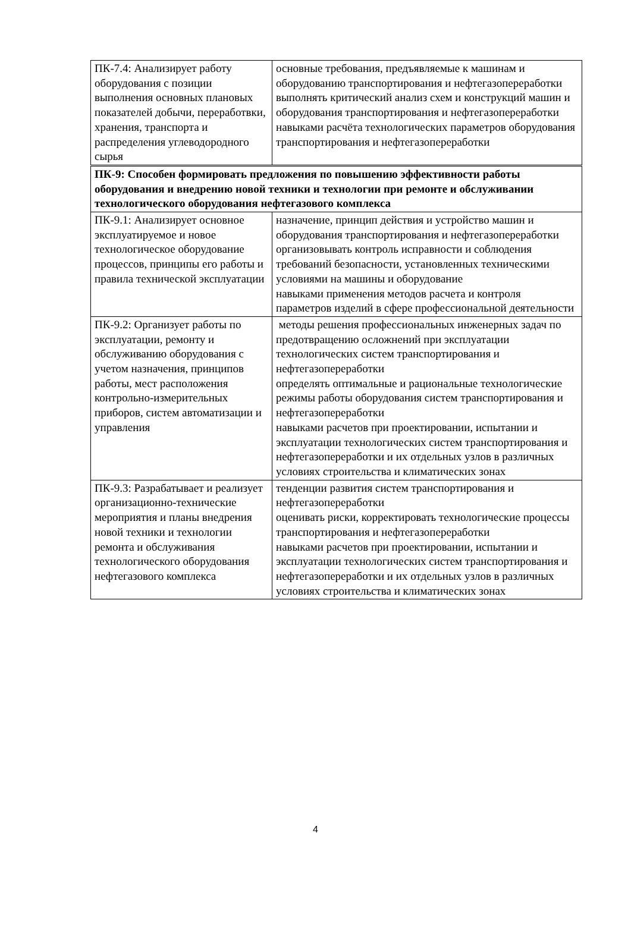| ПК-7.4: Анализирует работу оборудования с позиции выполнения основных плановых показателей добычи, переработвки, хранения, транспорта и распределения углеводородного сырья | основные требования, предъявляемые к машинам и оборудованию транспортирования и нефтегазопереработки выполнять критический анализ схем и конструкций машин и оборудования транспортирования и нефтегазопереработки навыками расчёта технологических параметров оборудования транспортирования и нефтегазопереработки |
| ПК-9: Способен формировать предложения по повышению эффективности работы оборудования и внедрению новой техники и технологии при ремонте и обслуживании технологического оборудования нефтегазового комплекса | |
| ПК-9.1: Анализирует основное эксплуатируемое и новое технологическое оборудование процессов, принципы его работы и правила технической эксплуатации | назначение, принцип действия и устройство машин и оборудования транспортирования и нефтегазопереработки организовывать контроль исправности и соблюдения требований безопасности, установленных техническими условиями на машины и оборудование навыками применения методов расчета и контроля параметров изделий в сфере профессиональной деятельности |
| ПК-9.2: Организует работы по эксплуатации, ремонту и обслуживанию оборудования с учетом назначения, принципов работы, мест расположения контрольно-измерительных приборов, систем автоматизации и управления | методы решения профессиональных инженерных задач по предотвращению осложнений при эксплуатации технологических систем транспортирования и нефтегазопереработки определять оптимальные и рациональные технологические режимы работы оборудования систем транспортирования и нефтегазопереработки навыками расчетов при проектировании, испытании и эксплуатации технологических систем транспортирования и нефтегазопереработки и их отдельных узлов в различных условиях строительства и климатических зонах |
| ПК-9.3: Разрабатывает и реализует организационно-технические мероприятия и планы внедрения новой техники и технологии ремонта и обслуживания технологического оборудования нефтегазового комплекса | тенденции развития систем транспортирования и нефтегазопереработки оценивать риски, корректировать технологические процессы транспортирования и нефтегазопереработки навыками расчетов при проектировании, испытании и эксплуатации технологических систем транспортирования и нефтегазопереработки и их отдельных узлов в различных условиях строительства и климатических зонах |
4